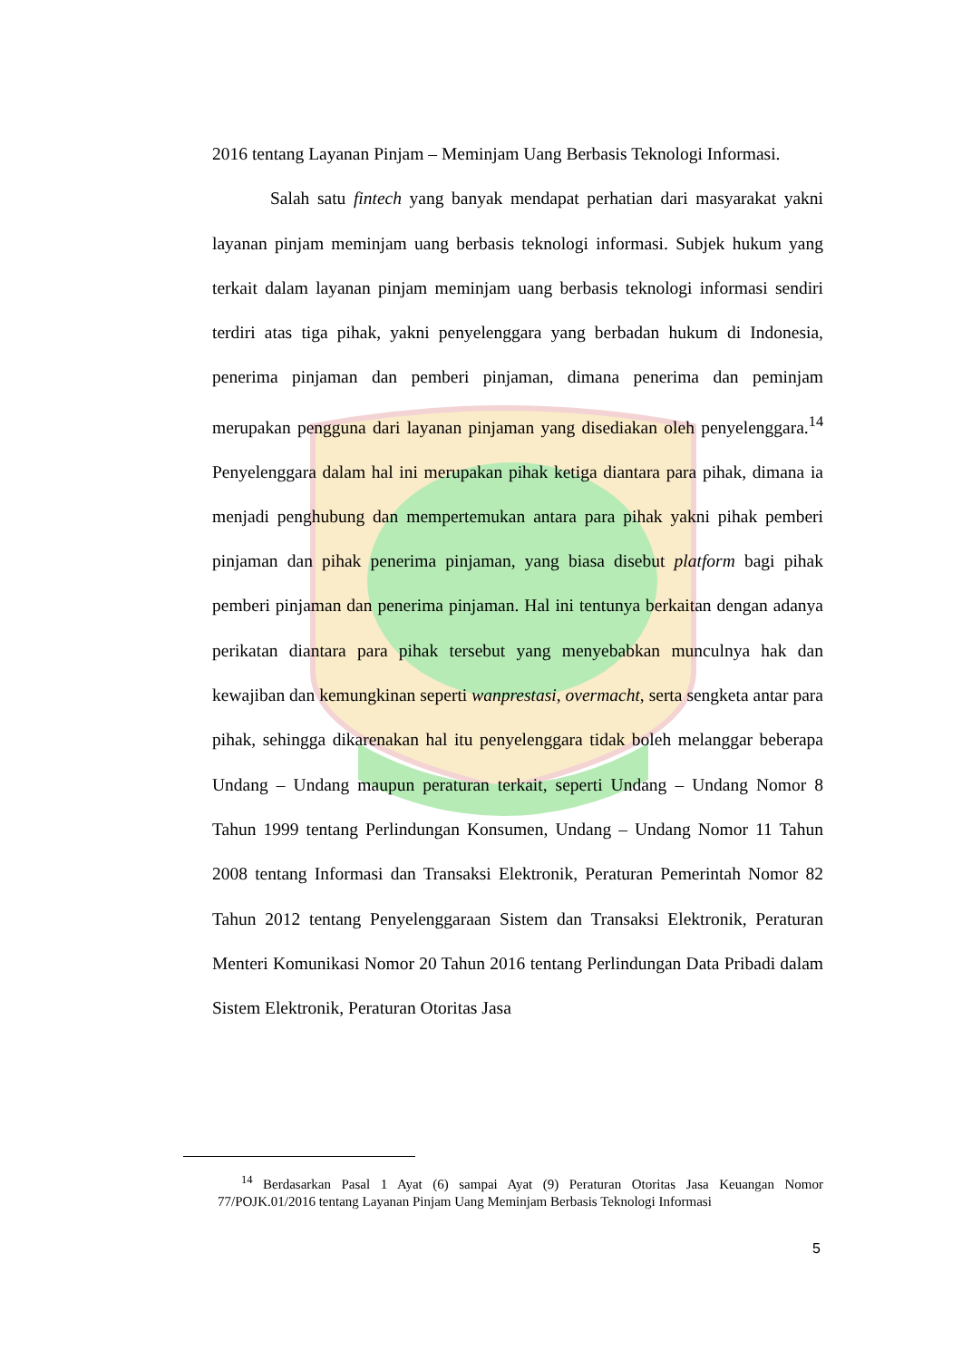2016 tentang Layanan Pinjam – Meminjam Uang Berbasis Teknologi Informasi.
Salah satu fintech yang banyak mendapat perhatian dari masyarakat yakni layanan pinjam meminjam uang berbasis teknologi informasi. Subjek hukum yang terkait dalam layanan pinjam meminjam uang berbasis teknologi informasi sendiri terdiri atas tiga pihak, yakni penyelenggara yang berbadan hukum di Indonesia, penerima pinjaman dan pemberi pinjaman, dimana penerima dan peminjam merupakan pengguna dari layanan pinjaman yang disediakan oleh penyelenggara.<sup>14</sup> Penyelenggara dalam hal ini merupakan pihak ketiga diantara para pihak, dimana ia menjadi penghubung dan mempertemukan antara para pihak yakni pihak pemberi pinjaman dan pihak penerima pinjaman, yang biasa disebut platform bagi pihak pemberi pinjaman dan penerima pinjaman. Hal ini tentunya berkaitan dengan adanya perikatan diantara para pihak tersebut yang menyebabkan munculnya hak dan kewajiban dan kemungkinan seperti wanprestasi, overmacht, serta sengketa antar para pihak, sehingga dikarenakan hal itu penyelenggara tidak boleh melanggar beberapa Undang – Undang maupun peraturan terkait, seperti Undang – Undang Nomor 8 Tahun 1999 tentang Perlindungan Konsumen, Undang – Undang Nomor 11 Tahun 2008 tentang Informasi dan Transaksi Elektronik, Peraturan Pemerintah Nomor 82 Tahun 2012 tentang Penyelenggaraan Sistem dan Transaksi Elektronik, Peraturan Menteri Komunikasi Nomor 20 Tahun 2016 tentang Perlindungan Data Pribadi dalam Sistem Elektronik, Peraturan Otoritas Jasa
<sup>14</sup> Berdasarkan Pasal 1 Ayat (6) sampai Ayat (9) Peraturan Otoritas Jasa Keuangan Nomor 77/POJK.01/2016 tentang Layanan Pinjam Uang Meminjam Berbasis Teknologi Informasi
5